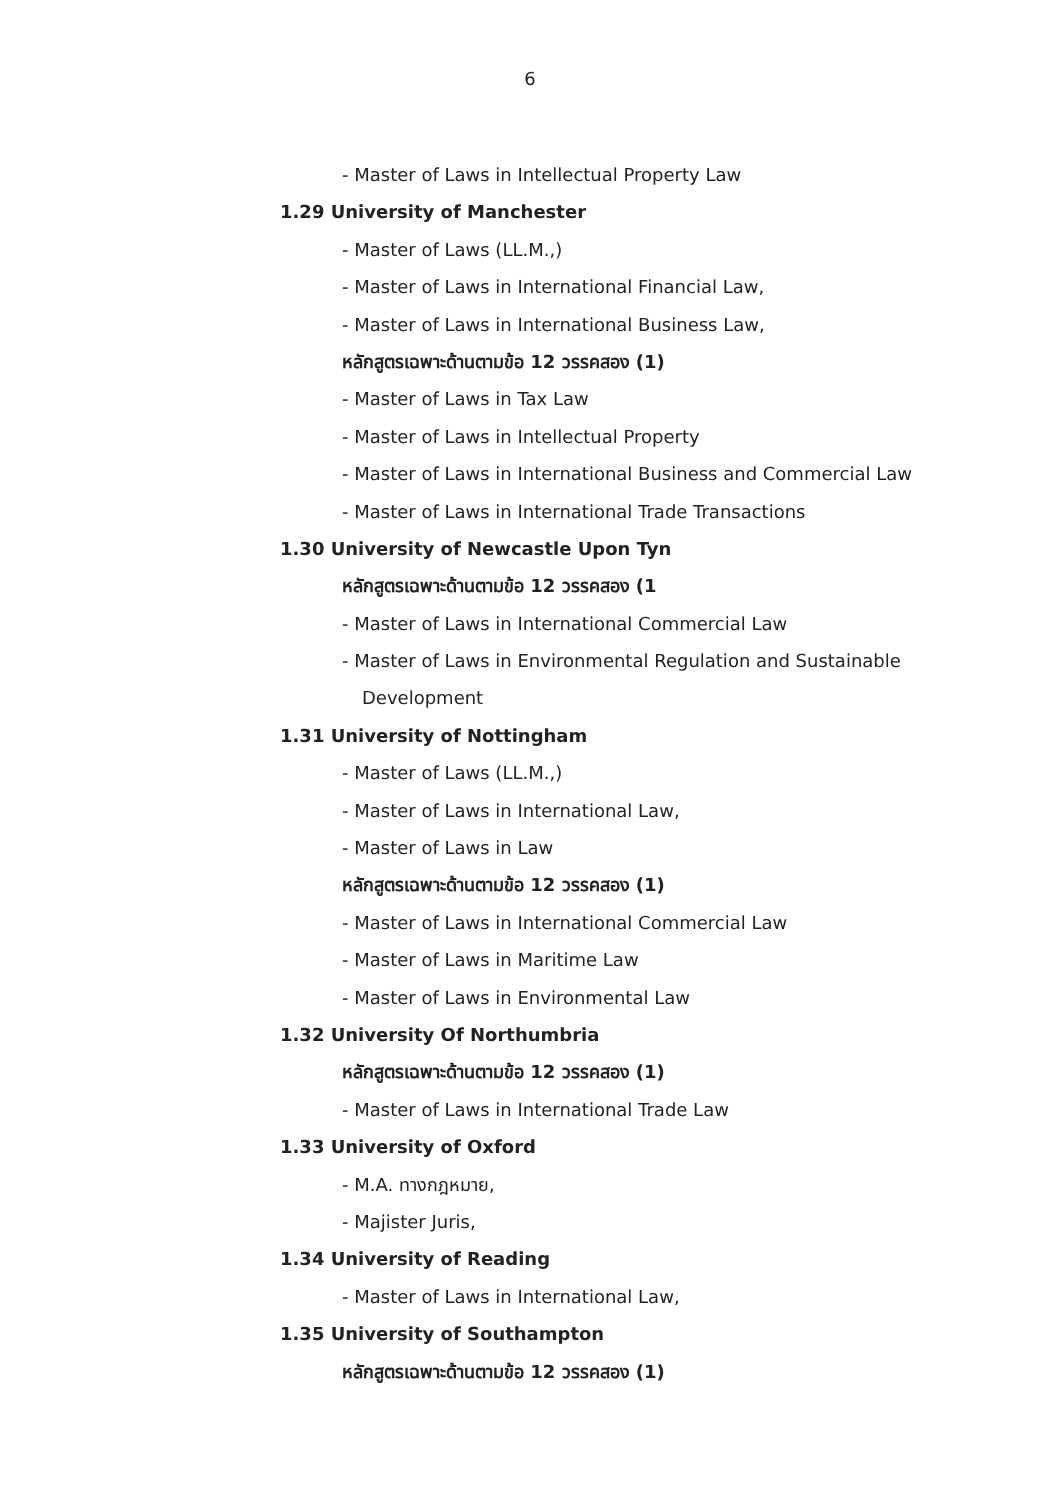6
- Master of Laws in Intellectual Property Law
1.29 University of Manchester
- Master of Laws (LL.M.,)
- Master of Laws in International Financial Law,
- Master of Laws in International Business Law,
หลักสูตรเฉพาะด้านตามข้อ 12 วรรคสอง (1)
- Master of Laws in Tax Law
- Master of Laws in Intellectual Property
- Master of Laws in International Business and Commercial Law
- Master of Laws in International Trade Transactions
1.30 University of Newcastle Upon Tyn
หลักสูตรเฉพาะด้านตามข้อ 12 วรรคสอง (1
- Master of Laws in International Commercial Law
- Master of Laws in Environmental Regulation and Sustainable
Development
1.31 University of Nottingham
- Master of Laws (LL.M.,)
- Master of Laws in International Law,
- Master of Laws in Law
หลักสูตรเฉพาะด้านตามข้อ 12 วรรคสอง (1)
- Master of Laws in International Commercial Law
- Master of Laws in Maritime Law
- Master of Laws in Environmental Law
1.32 University Of Northumbria
หลักสูตรเฉพาะด้านตามข้อ 12 วรรคสอง (1)
- Master of Laws in International Trade Law
1.33 University of Oxford
- M.A. ทางกฎหมาย,
- Majister Juris,
1.34 University of Reading
- Master of Laws in International Law,
1.35 University of Southampton
หลักสูตรเฉพาะด้านตามข้อ 12 วรรคสอง (1)